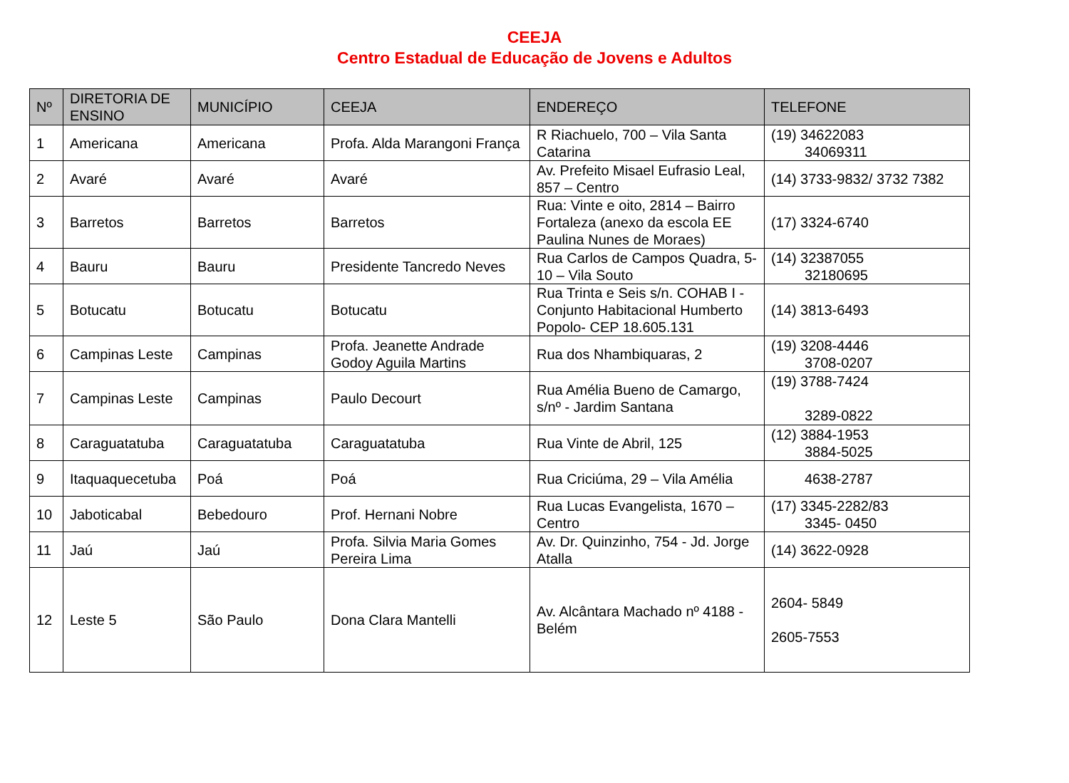CEEJA
Centro Estadual de Educação de Jovens e Adultos
| Nº | DIRETORIA DE ENSINO | MUNICÍPIO | CEEJA | ENDEREÇO | TELEFONE |
| --- | --- | --- | --- | --- | --- |
| 1 | Americana | Americana | Profa. Alda Marangoni França | R Riachuelo, 700 – Vila Santa Catarina | (19) 34622083 34069311 |
| 2 | Avaré | Avaré | Avaré | Av. Prefeito Misael Eufrasio Leal, 857 – Centro | (14) 3733-9832/ 3732 7382 |
| 3 | Barretos | Barretos | Barretos | Rua: Vinte e oito, 2814 – Bairro Fortaleza (anexo da escola EE Paulina Nunes de Moraes) | (17) 3324-6740 |
| 4 | Bauru | Bauru | Presidente Tancredo Neves | Rua Carlos de Campos Quadra, 5-10 – Vila Souto | (14) 32387055 32180695 |
| 5 | Botucatu | Botucatu | Botucatu | Rua Trinta e Seis s/n. COHAB I - Conjunto Habitacional Humberto Popolo- CEP 18.605.131 | (14) 3813-6493 |
| 6 | Campinas Leste | Campinas | Profa. Jeanette Andrade Godoy Aguila Martins | Rua dos Nhambiquaras, 2 | (19) 3208-4446 3708-0207 |
| 7 | Campinas Leste | Campinas | Paulo Decourt | Rua Amélia Bueno de Camargo, s/nº - Jardim Santana | (19) 3788-7424 3289-0822 |
| 8 | Caraguatatuba | Caraguatatuba | Caraguatatuba | Rua Vinte de Abril, 125 | (12) 3884-1953 3884-5025 |
| 9 | Itaquaquecetuba | Poá | Poá | Rua Criciúma, 29 – Vila Amélia | 4638-2787 |
| 10 | Jaboticabal | Bebedouro | Prof. Hernani Nobre | Rua Lucas Evangelista, 1670 – Centro | (17) 3345-2282/83 3345- 0450 |
| 11 | Jaú | Jaú | Profa. Silvia Maria Gomes Pereira Lima | Av. Dr. Quinzinho, 754 - Jd. Jorge Atalla | (14) 3622-0928 |
| 12 | Leste 5 | São Paulo | Dona Clara Mantelli | Av. Alcântara Machado nº 4188 - Belém | 2604- 5849 2605-7553 |